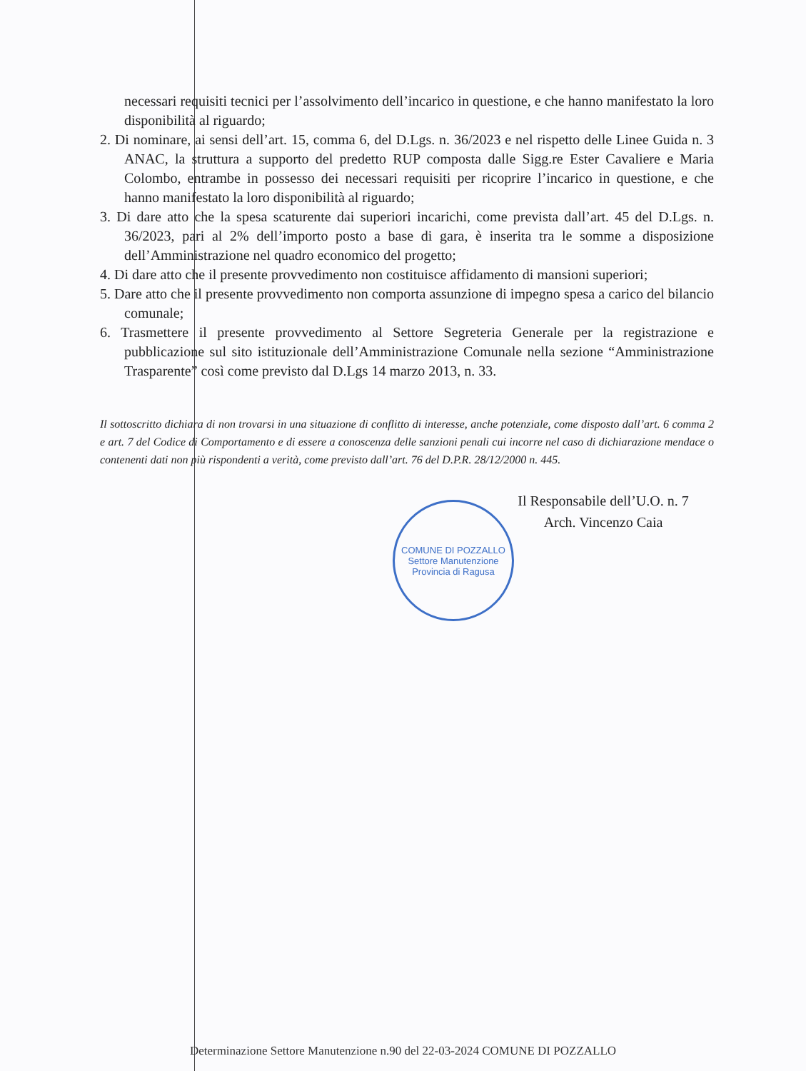necessari requisiti tecnici per l’assolvimento dell’incarico in questione, e che hanno manifestato la loro disponibilità al riguardo;
2. Di nominare, ai sensi dell’art. 15, comma 6, del D.Lgs. n. 36/2023 e nel rispetto delle Linee Guida n. 3 ANAC, la struttura a supporto del predetto RUP composta dalle Sigg.re Ester Cavaliere e Maria Colombo, entrambe in possesso dei necessari requisiti per ricoprire l’incarico in questione, e che hanno manifestato la loro disponibilità al riguardo;
3. Di dare atto che la spesa scaturente dai superiori incarichi, come prevista dall’art. 45 del D.Lgs. n. 36/2023, pari al 2% dell’importo posto a base di gara, è inserita tra le somme a disposizione dell’Amministrazione nel quadro economico del progetto;
4. Di dare atto che il presente provvedimento non costituisce affidamento di mansioni superiori;
5. Dare atto che il presente provvedimento non comporta assunzione di impegno spesa a carico del bilancio comunale;
6. Trasmettere il presente provvedimento al Settore Segreteria Generale per la registrazione e pubblicazione sul sito istituzionale dell’Amministrazione Comunale nella sezione “Amministrazione Trasparente” così come previsto dal D.Lgs 14 marzo 2013, n. 33.
Il sottoscritto dichiara di non trovarsi in una situazione di conflitto di interesse, anche potenziale, come disposto dall’art. 6 comma 2 e art. 7 del Codice di Comportamento e di essere a conoscenza delle sanzioni penali cui incorre nel caso di dichiarazione mendace o contenenti dati non più rispondenti a verità, come previsto dall’art. 76 del D.P.R. 28/12/2000 n. 445.
Il Responsabile dell’U.O. n. 7
Arch. Vincenzo Caia
COMUNE DI POZZALLO
Settore Manutenzione
Provincia di Ragusa
Determinazione Settore Manutenzione n.90 del 22-03-2024 COMUNE DI POZZALLO